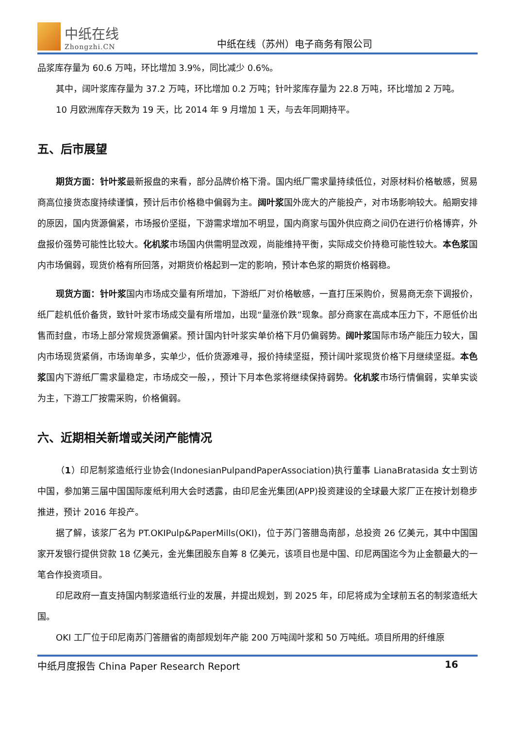中纸在线
Zhongzhi.CN
中纸在线（苏州）电子商务有限公司
品浆库存量为 60.6 万吨，环比增加 3.9%，同比减少 0.6%。
其中，阔叶浆库存量为 37.2 万吨，环比增加 0.2 万吨；针叶浆库存量为 22.8 万吨，环比增加 2 万吨。
10 月欧洲库存天数为 19 天，比 2014 年 9 月增加 1 天，与去年同期持平。
五、后市展望
期货方面：针叶浆最新报盘的来看，部分品牌价格下滑。国内纸厂需求量持续低位，对原材料价格敏感，贸易商高位接货态度持续谨慎，预计后市价格稳中偏弱为主。阔叶浆国外庞大的产能投产，对市场影响较大。船期安排的原因，国内货源偏紧，市场报价坚挺，下游需求增加不明显，国内商家与国外供应商之间仍在进行价格博弈，外盘报价强势可能性比较大。化机浆市场国内供需明显改观，尚能维持平衡，实际成交价持稳可能性较大。本色浆国内市场偏弱，现货价格有所回落，对期货价格起到一定的影响，预计本色浆的期货价格弱稳。
现货方面：针叶浆国内市场成交量有所增加，下游纸厂对价格敏感，一直打压采购价，贸易商无奈下调报价，纸厂趁机低价备货，致针叶浆市场成交量有所增加，出现“量涨价跌”现象。部分商家在高成本压力下，不愿低价出售而封盘，市场上部分常规货源偏紧。预计国内针叶浆实单价格下月仍偏弱势。阔叶浆国际市场产能压力较大，国内市场现货紧俏，市场询单多，实单少，低价货源难寻，报价持续坚挺，预计阔叶浆现货价格下月继续坚挺。本色浆国内下游纸厂需求量稳定，市场成交一般，，预计下月本色浆将继续保持弱势。化机浆市场行情偏弱，实单实谈为主，下游工厂按需采购，价格偏弱。
六、近期相关新增或关闭产能情况
（1）印尼制浆造纸行业协会(IndonesianPulpandPaperAssociation)执行董事 LianaBratasida 女士到访中国，参加第三届中国国际废纸利用大会时透露，由印尼金光集团(APP)投资建设的全球最大浆厂正在按计划稳步推进，预计 2016 年投产。
据了解，该浆厂名为 PT.OKIPulp&PaperMills(OKI)，位于苏门答腊岛南部，总投资 26 亿美元，其中中国国家开发银行提供贷款 18 亿美元，金光集团股东自筹 8 亿美元，该项目也是中国、印尼两国迄今为止金额最大的一笔合作投资项目。
印尼政府一直支持国内制浆造纸行业的发展，并提出规划，到 2025 年，印尼将成为全球前五名的制浆造纸大国。
OKI 工厂位于印尼南苏门答腊省的南部规划年产能 200 万吨阔叶浆和 50 万吨纸。项目所用的纤维原
中纸月度报告 China Paper Research Report 16